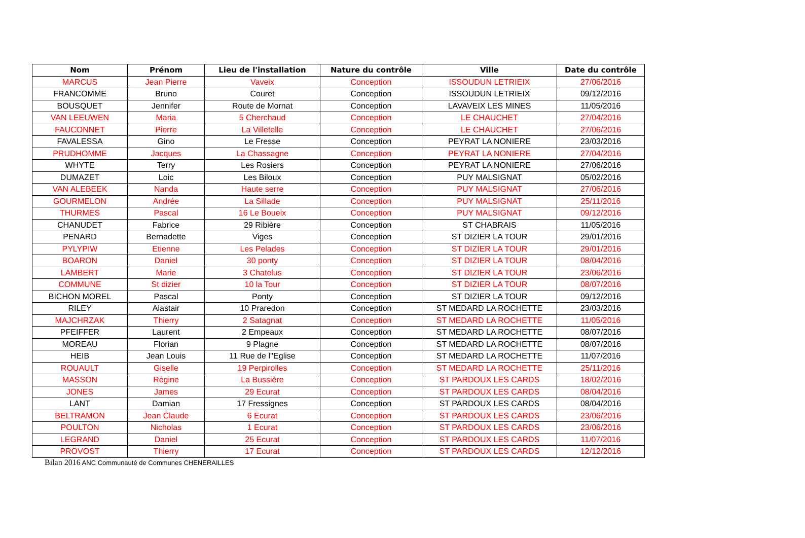| Nom | Prénom | Lieu de l'installation | Nature du contrôle | Ville | Date du contrôle |
| --- | --- | --- | --- | --- | --- |
| MARCUS | Jean Pierre | Vaveix | Conception | ISSOUDUN LETRIEIX | 27/06/2016 |
| FRANCOMME | Bruno | Couret | Conception | ISSOUDUN LETRIEIX | 09/12/2016 |
| BOUSQUET | Jennifer | Route de Mornat | Conception | LAVAVEIX LES MINES | 11/05/2016 |
| VAN LEEUWEN | Maria | 5 Cherchaud | Conception | LE CHAUCHET | 27/04/2016 |
| FAUCONNET | Pierre | La Villetelle | Conception | LE CHAUCHET | 27/06/2016 |
| FAVALESSA | Gino | Le Fresse | Conception | PEYRAT LA NONIERE | 23/03/2016 |
| PRUDHOMME | Jacques | La Chassagne | Conception | PEYRAT LA NONIERE | 27/04/2016 |
| WHYTE | Terry | Les Rosiers | Conception | PEYRAT LA NONIERE | 27/06/2016 |
| DUMAZET | Loic | Les Biloux | Conception | PUY MALSIGNAT | 05/02/2016 |
| VAN ALEBEEK | Nanda | Haute serre | Conception | PUY MALSIGNAT | 27/06/2016 |
| GOURMELON | Andrée | La Sillade | Conception | PUY MALSIGNAT | 25/11/2016 |
| THURMES | Pascal | 16 Le Boueix | Conception | PUY MALSIGNAT | 09/12/2016 |
| CHANUDET | Fabrice | 29 Ribière | Conception | ST CHABRAIS | 11/05/2016 |
| PENARD | Bernadette | Viges | Conception | ST DIZIER LA TOUR | 29/01/2016 |
| PYLYPIW | Etienne | Les Pelades | Conception | ST DIZIER LA TOUR | 29/01/2016 |
| BOARON | Daniel | 30 ponty | Conception | ST DIZIER LA TOUR | 08/04/2016 |
| LAMBERT | Marie | 3 Chatelus | Conception | ST DIZIER LA TOUR | 23/06/2016 |
| COMMUNE | St dizier | 10 la Tour | Conception | ST DIZIER LA TOUR | 08/07/2016 |
| BICHON MOREL | Pascal | Ponty | Conception | ST DIZIER LA TOUR | 09/12/2016 |
| RILEY | Alastair | 10 Praredon | Conception | ST MEDARD LA ROCHETTE | 23/03/2016 |
| MAJCHRZAK | Thierry | 2 Satagnat | Conception | ST MEDARD LA ROCHETTE | 11/05/2016 |
| PFEIFFER | Laurent | 2 Empeaux | Conception | ST MEDARD LA ROCHETTE | 08/07/2016 |
| MOREAU | Florian | 9 Plagne | Conception | ST MEDARD LA ROCHETTE | 08/07/2016 |
| HEIB | Jean Louis | 11 Rue de l''Eglise | Conception | ST MEDARD LA ROCHETTE | 11/07/2016 |
| ROUAULT | Giselle | 19 Perpirolles | Conception | ST MEDARD LA ROCHETTE | 25/11/2016 |
| MASSON | Régine | La Bussière | Conception | ST PARDOUX LES CARDS | 18/02/2016 |
| JONES | James | 29 Ecurat | Conception | ST PARDOUX LES CARDS | 08/04/2016 |
| LANT | Damian | 17 Fressignes | Conception | ST PARDOUX LES CARDS | 08/04/2016 |
| BELTRAMON | Jean Claude | 6 Ecurat | Conception | ST PARDOUX LES CARDS | 23/06/2016 |
| POULTON | Nicholas | 1 Ecurat | Conception | ST PARDOUX LES CARDS | 23/06/2016 |
| LEGRAND | Daniel | 25 Ecurat | Conception | ST PARDOUX LES CARDS | 11/07/2016 |
| PROVOST | Thierry | 17 Ecurat | Conception | ST PARDOUX LES CARDS | 12/12/2016 |
Bilan 2016 ANC Communauté de Communes CHENERAILLES